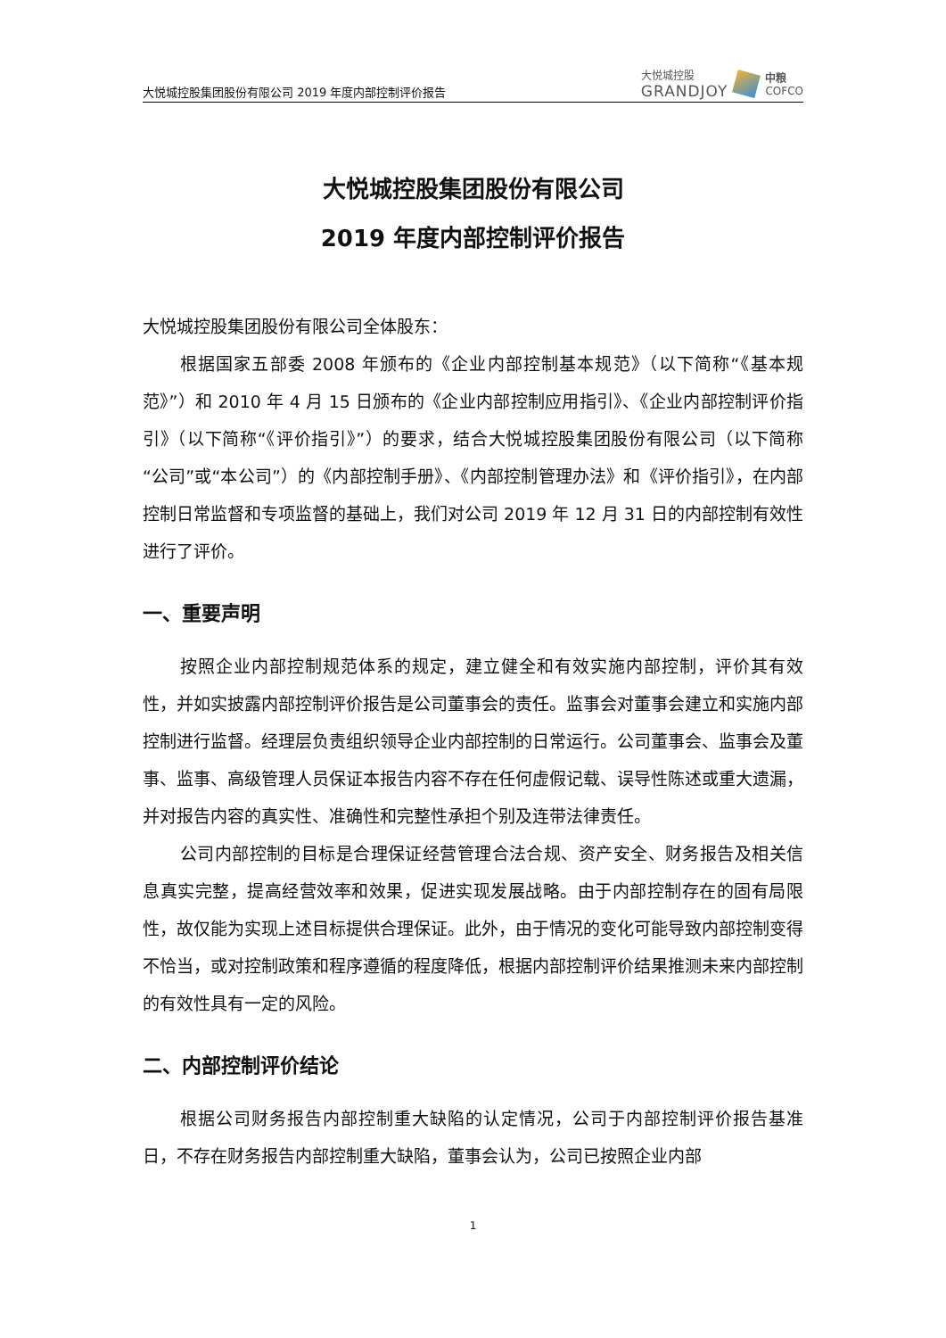大悦城控股集团股份有限公司 2019 年度内部控制评价报告
大悦城控股
GRANDJOY
中粮
COFCO
大悦城控股集团股份有限公司
2019 年度内部控制评价报告
大悦城控股集团股份有限公司全体股东：
根据国家五部委 2008 年颁布的《企业内部控制基本规范》（以下简称“《基本规范》”）和 2010 年 4 月 15 日颁布的《企业内部控制应用指引》、《企业内部控制评价指引》（以下简称“《评价指引》”）的要求，结合大悦城控股集团股份有限公司（以下简称“公司”或“本公司”）的《内部控制手册》、《内部控制管理办法》和《评价指引》，在内部控制日常监督和专项监督的基础上，我们对公司 2019 年 12 月 31 日的内部控制有效性进行了评价。
一、重要声明
按照企业内部控制规范体系的规定，建立健全和有效实施内部控制，评价其有效性，并如实披露内部控制评价报告是公司董事会的责任。监事会对董事会建立和实施内部控制进行监督。经理层负责组织领导企业内部控制的日常运行。公司董事会、监事会及董事、监事、高级管理人员保证本报告内容不存在任何虚假记载、误导性陈述或重大遗漏，并对报告内容的真实性、准确性和完整性承担个别及连带法律责任。
公司内部控制的目标是合理保证经营管理合法合规、资产安全、财务报告及相关信息真实完整，提高经营效率和效果，促进实现发展战略。由于内部控制存在的固有局限性，故仅能为实现上述目标提供合理保证。此外，由于情况的变化可能导致内部控制变得不恰当，或对控制政策和程序遵循的程度降低，根据内部控制评价结果推测未来内部控制的有效性具有一定的风险。
二、内部控制评价结论
根据公司财务报告内部控制重大缺陷的认定情况，公司于内部控制评价报告基准日，不存在财务报告内部控制重大缺陷，董事会认为，公司已按照企业内部
1